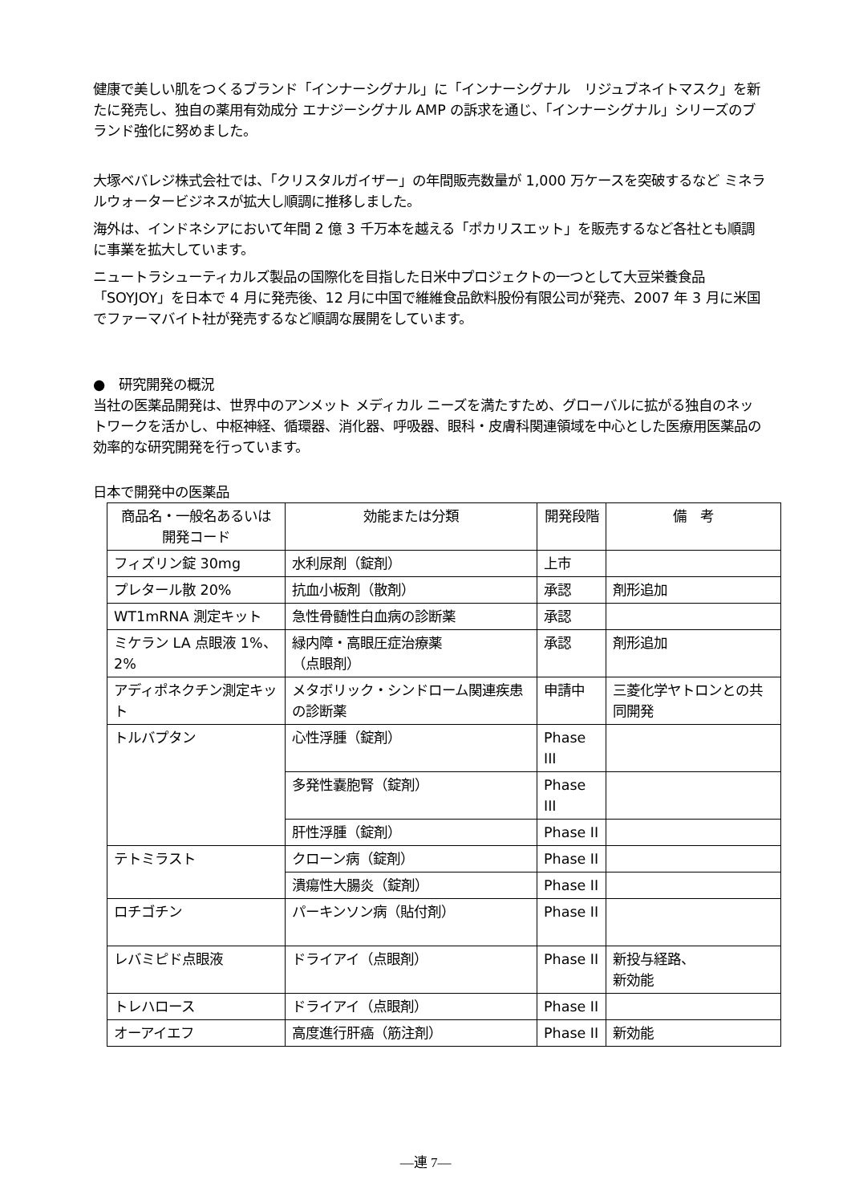健康で美しい肌をつくるブランド「インナーシグナル」に「インナーシグナル　リジュブネイトマスク」を新たに発売し、独自の薬用有効成分 エナジーシグナル AMP の訴求を通じ、「インナーシグナル」シリーズのブランド強化に努めました。
大塚ベバレジ株式会社では、「クリスタルガイザー」の年間販売数量が 1,000 万ケースを突破するなど ミネラルウォータービジネスが拡大し順調に推移しました。
海外は、インドネシアにおいて年間 2 億 3 千万本を越える「ポカリスエット」を販売するなど各社とも順調に事業を拡大しています。
ニュートラシューティカルズ製品の国際化を目指した日米中プロジェクトの一つとして大豆栄養食品「SOYJOY」を日本で 4 月に発売後、12 月に中国で維維食品飲料股份有限公司が発売、2007 年 3 月に米国でファーマバイト社が発売するなど順調な展開をしています。
●　研究開発の概況
当社の医薬品開発は、世界中のアンメット メディカル ニーズを満たすため、グローバルに拡がる独自のネットワークを活かし、中枢神経、循環器、消化器、呼吸器、眼科・皮膚科関連領域を中心とした医療用医薬品の効率的な研究開発を行っています。
日本で開発中の医薬品
| 商品名・一般名あるいは 開発コード | 効能または分類 | 開発段階 | 備 考 |
| --- | --- | --- | --- |
| フィズリン錠 30mg | 水利尿剤（錠剤） | 上市 | |
| プレタール散 20% | 抗血小板剤（散剤） | 承認 | 剤形追加 |
| WT1mRNA 測定キット | 急性骨髄性白血病の診断薬 | 承認 | |
| ミケラン LA 点眼液 1%、2% | 緑内障・高眼圧症治療薬 （点眼剤） | 承認 | 剤形追加 |
| アディポネクチン測定キット | メタボリック・シンドローム関連疾患の診断薬 | 申請中 | 三菱化学ヤトロンとの共同開発 |
| トルバプタン | 心性浮腫（錠剤） | Phase III | |
| | 多発性嚢胞腎（錠剤） | Phase III | |
| | 肝性浮腫（錠剤） | Phase II | |
| テトミラスト | クローン病（錠剤） | Phase II | |
| | 潰瘍性大腸炎（錠剤） | Phase II | |
| ロチゴチン | パーキンソン病（貼付剤） | Phase II | |
| レバミピド点眼液 | ドライアイ（点眼剤） | Phase II | 新投与経路、 新効能 |
| トレハロース | ドライアイ（点眼剤） | Phase II | |
| オーアイエフ | 高度進行肝癌（筋注剤） | Phase II | 新効能 |
―連 7―